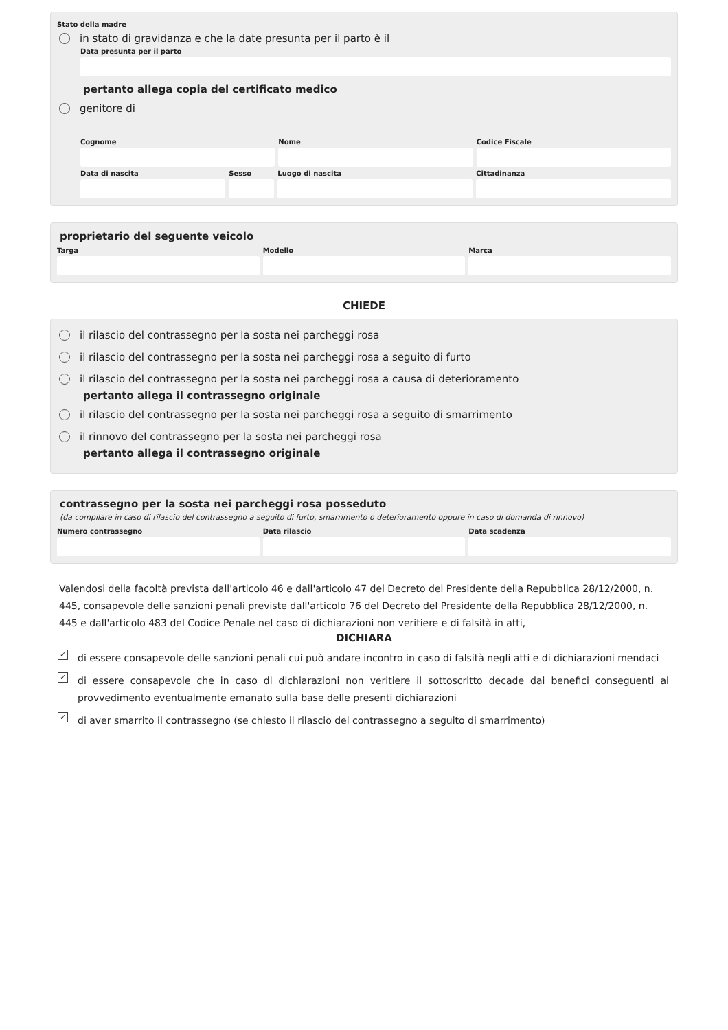Stato della madre
in stato di gravidanza e che la date presunta per il parto è il
Data presunta per il parto
pertanto allega copia del certificato medico
genitore di
Cognome Nome Codice Fiscale
Data di nascita Sesso Luogo di nascita Cittadinanza
proprietario del seguente veicolo
Targa Modello Marca
CHIEDE
il rilascio del contrassegno per la sosta nei parcheggi rosa
il rilascio del contrassegno per la sosta nei parcheggi rosa a seguito di furto
il rilascio del contrassegno per la sosta nei parcheggi rosa a causa di deterioramento
pertanto allega il contrassegno originale
il rilascio del contrassegno per la sosta nei parcheggi rosa a seguito di smarrimento
il rinnovo del contrassegno per la sosta nei parcheggi rosa
pertanto allega il contrassegno originale
contrassegno per la sosta nei parcheggi rosa posseduto
(da compilare in caso di rilascio del contrassegno a seguito di furto, smarrimento o deterioramento oppure in caso di domanda di rinnovo)
Numero contrassegno Data rilascio Data scadenza
Valendosi della facoltà prevista dall'articolo 46 e dall'articolo 47 del Decreto del Presidente della Repubblica 28/12/2000, n. 445, consapevole delle sanzioni penali previste dall'articolo 76 del Decreto del Presidente della Repubblica 28/12/2000, n. 445 e dall'articolo 483 del Codice Penale nel caso di dichiarazioni non veritiere e di falsità in atti,
DICHIARA
✓ di essere consapevole delle sanzioni penali cui può andare incontro in caso di falsità negli atti e di dichiarazioni mendaci
✓ di essere consapevole che in caso di dichiarazioni non veritiere il sottoscritto decade dai benefici conseguenti al provvedimento eventualmente emanato sulla base delle presenti dichiarazioni
✓ di aver smarrito il contrassegno (se chiesto il rilascio del contrassegno a seguito di smarrimento)